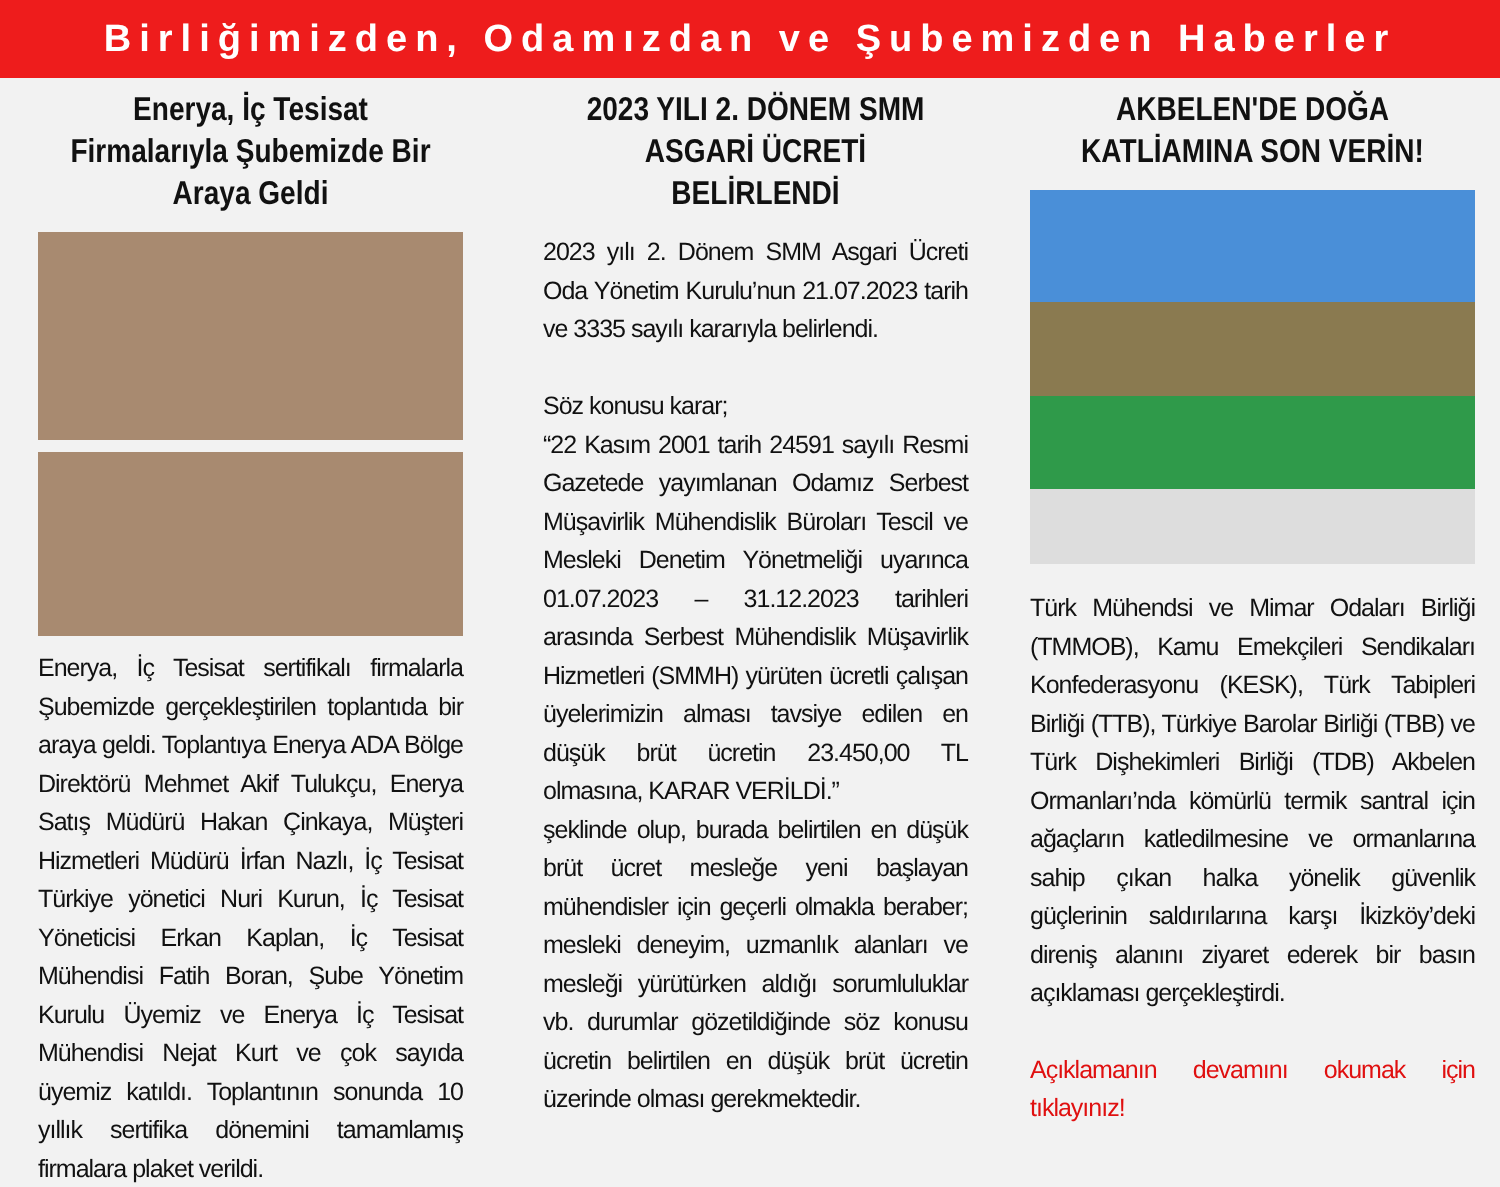Birliğimizden, Odamızdan ve Şubemizden Haberler
Enerya, İç Tesisat Firmalarıyla Şubemizde Bir Araya Geldi
Enerya, İç Tesisat sertifikalı firmalarla Şubemizde gerçekleştirilen toplantıda bir araya geldi. Toplantıya Enerya ADA Bölge Direktörü Mehmet Akif Tulukçu, Enerya Satış Müdürü Hakan Çinkaya, Müşteri Hizmetleri Müdürü İrfan Nazlı, İç Tesisat Türkiye yönetici Nuri Kurun, İç Tesisat Yöneticisi Erkan Kaplan, İç Tesisat Mühendisi Fatih Boran, Şube Yönetim Kurulu Üyemiz ve Enerya İç Tesisat Mühendisi Nejat Kurt ve çok sayıda üyemiz katıldı. Toplantının sonunda 10 yıllık sertifika dönemini tamamlamış firmalara plaket verildi.
2023 YILI 2. DÖNEM SMM ASGARİ ÜCRETİ BELİRLENDİ
2023 yılı 2. Dönem SMM Asgari Ücreti Oda Yönetim Kurulu’nun 21.07.2023 tarih ve 3335 sayılı kararıyla belirlendi.
Söz konusu karar;
“22 Kasım 2001 tarih 24591 sayılı Resmi Gazetede yayımlanan Odamız Serbest Müşavirlik Mühendislik Büroları Tescil ve Mesleki Denetim Yönetmeliği uyarınca 01.07.2023 – 31.12.2023 tarihleri arasında Serbest Mühendislik Müşavirlik Hizmetleri (SMMH) yürüten ücretli çalışan üyelerimizin alması tavsiye edilen en düşük brüt ücretin 23.450,00 TL olmasına, KARAR VERİLDİ.”
şeklinde olup, burada belirtilen en düşük brüt ücret mesleğe yeni başlayan mühendisler için geçerli olmakla beraber; mesleki deneyim, uzmanlık alanları ve mesleği yürütürken aldığı sorumluluklar vb. durumlar gözetildiğinde söz konusu ücretin belirtilen en düşük brüt ücretin üzerinde olması gerekmektedir.
AKBELEN'DE DOĞA KATLİAMINA SON VERİN!
Türk Mühendsi ve Mimar Odaları Birliği (TMMOB), Kamu Emekçileri Sendikaları Konfederasyonu (KESK), Türk Tabipleri Birliği (TTB), Türkiye Barolar Birliği (TBB) ve Türk Dişhekimleri Birliği (TDB) Akbelen Ormanları’nda kömürlü termik santral için ağaçların katledilmesine ve ormanlarına sahip çıkan halka yönelik güvenlik güçlerinin saldırılarına karşı İkizköy’deki direniş alanını ziyaret ederek bir basın açıklaması gerçekleştirdi.
Açıklamanın devamını okumak için tıklayınız!